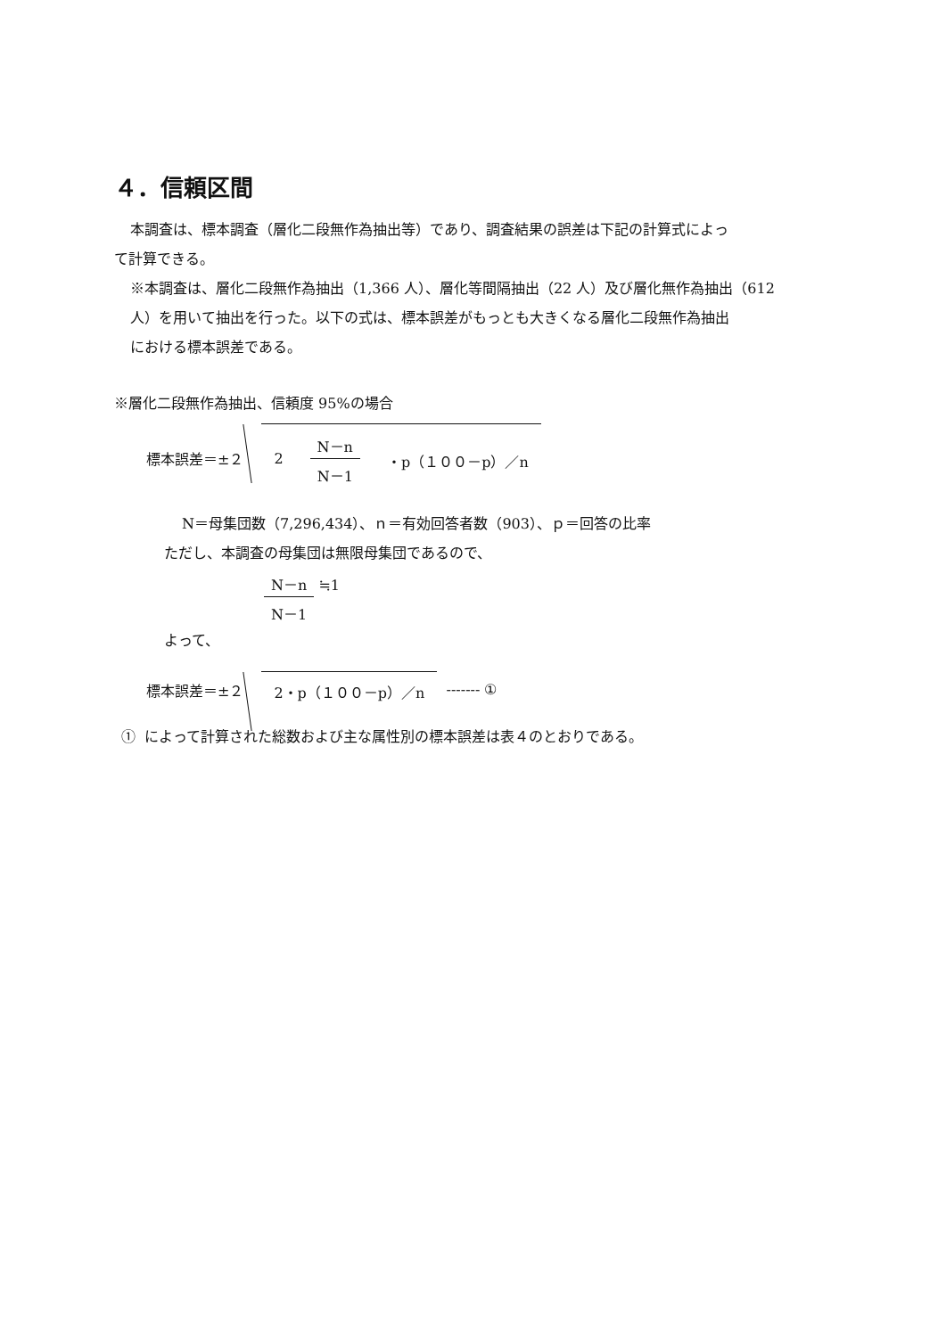４．信頼区間
本調査は、標本調査（層化二段無作為抽出等）であり、調査結果の誤差は下記の計算式によっ
て計算できる。
※本調査は、層化二段無作為抽出（1,366 人）、層化等間隔抽出（22 人）及び層化無作為抽出（612
人）を用いて抽出を行った。以下の式は、標本誤差がもっとも大きくなる層化二段無作為抽出
における標本誤差である。
※層化二段無作為抽出、信頼度 95%の場合
標本誤差＝±２
2 N－n N－1 ・p（１００－p）／n
N＝母集団数（7,296,434）、ｎ＝有効回答者数（903）、ｐ＝回答の比率
ただし、本調査の母集団は無限母集団であるので、
N－n N－1 ≒1
よって、
標本誤差＝±２
2・p（１００－p）／n
------- ①
① によって計算された総数および主な属性別の標本誤差は表４のとおりである。